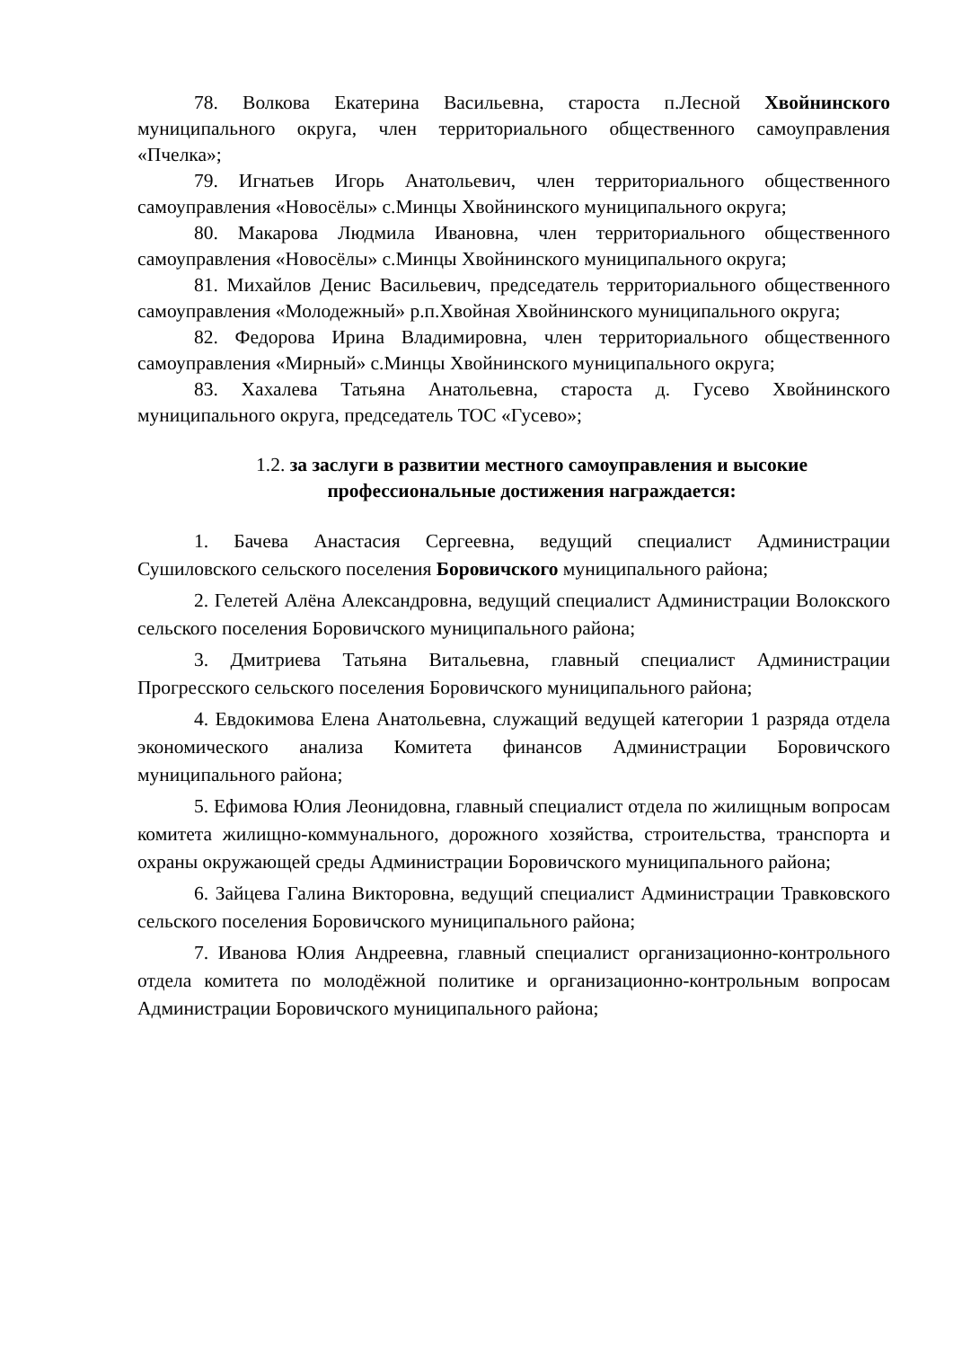78. Волкова Екатерина Васильевна, староста п.Лесной Хвойнинского муниципального округа, член территориального общественного самоуправления «Пчелка»;
79. Игнатьев Игорь Анатольевич, член территориального общественного самоуправления «Новосёлы» с.Минцы Хвойнинского муниципального округа;
80. Макарова Людмила Ивановна, член территориального общественного самоуправления «Новосёлы» с.Минцы Хвойнинского муниципального округа;
81. Михайлов Денис Васильевич, председатель территориального общественного самоуправления «Молодежный» р.п.Хвойная Хвойнинского муниципального округа;
82. Федорова Ирина Владимировна, член территориального общественного самоуправления «Мирный» с.Минцы Хвойнинского муниципального округа;
83. Хахалева Татьяна Анатольевна, староста д. Гусево Хвойнинского муниципального округа, председатель ТОС «Гусево»;
1.2. за заслуги в развитии местного самоуправления и высокие профессиональные достижения награждается:
1. Бачева Анастасия Сергеевна, ведущий специалист Администрации Сушиловского сельского поселения Боровичского муниципального района;
2. Гелетей Алёна Александровна, ведущий специалист Администрации Волокского сельского поселения Боровичского муниципального района;
3. Дмитриева Татьяна Витальевна, главный специалист Администрации Прогресского сельского поселения Боровичского муниципального района;
4. Евдокимова Елена Анатольевна, служащий ведущей категории 1 разряда отдела экономического анализа Комитета финансов Администрации Боровичского муниципального района;
5. Ефимова Юлия Леонидовна, главный специалист отдела по жилищным вопросам комитета жилищно-коммунального, дорожного хозяйства, строительства, транспорта и охраны окружающей среды Администрации Боровичского муниципального района;
6. Зайцева Галина Викторовна, ведущий специалист Администрации Травковского сельского поселения Боровичского муниципального района;
7. Иванова Юлия Андреевна, главный специалист организационно-контрольного отдела комитета по молодёжной политике и организационно-контрольным вопросам Администрации Боровичского муниципального района;